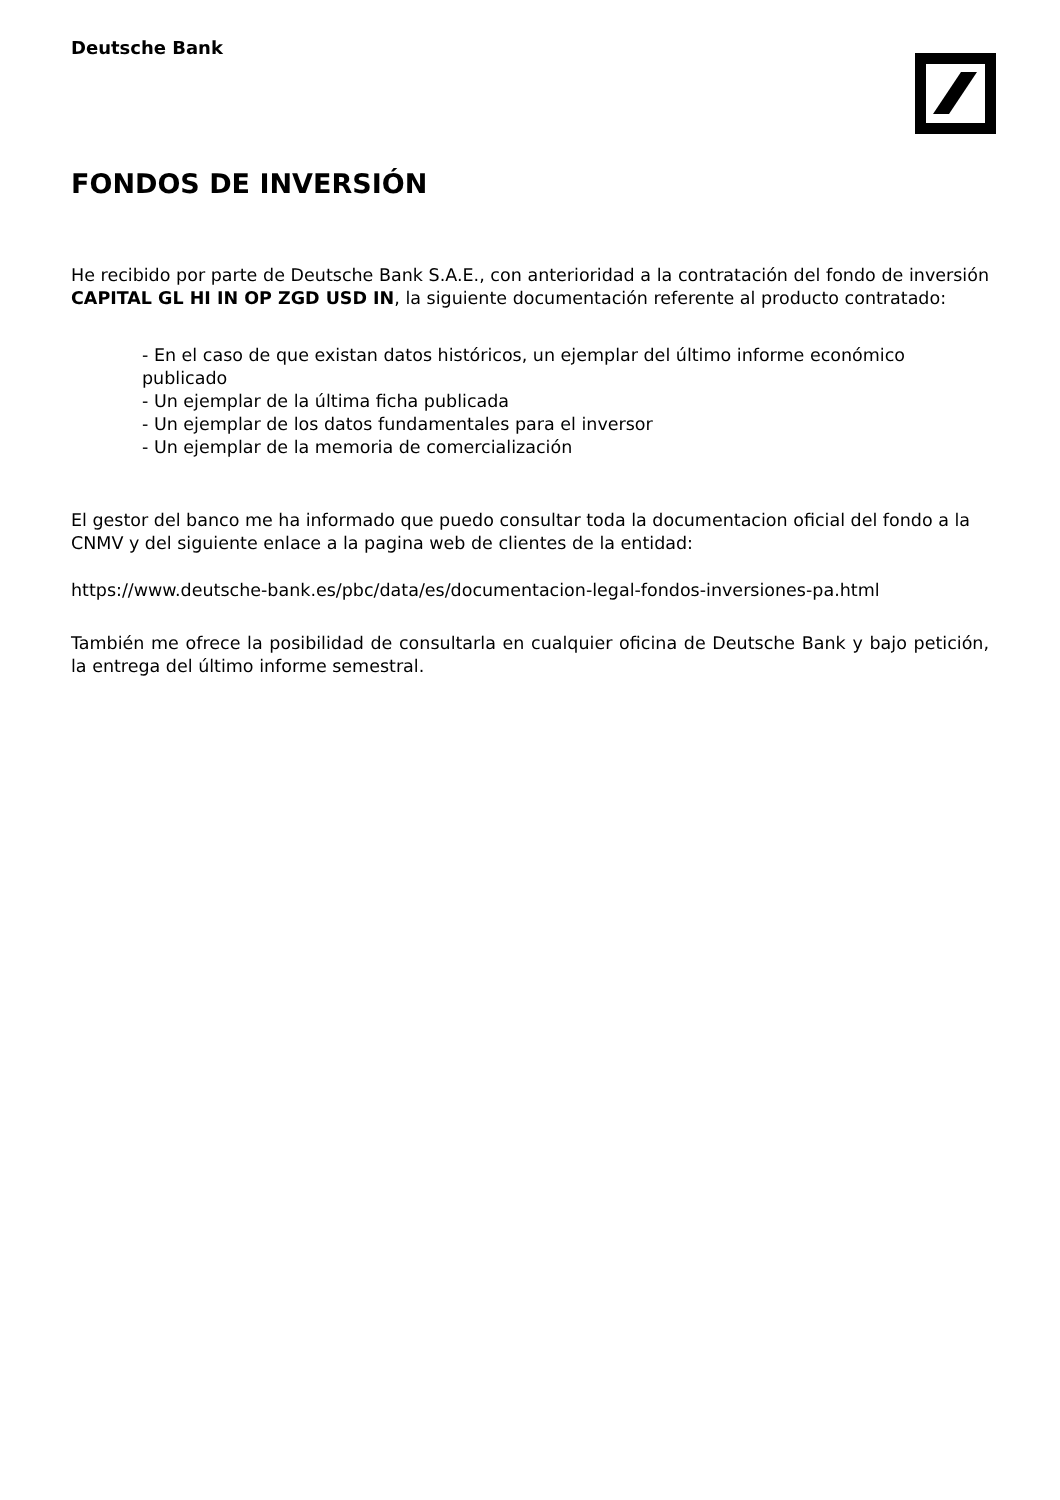Deutsche Bank
FONDOS DE INVERSIÓN
He recibido por parte de Deutsche Bank S.A.E., con anterioridad a la contratación del fondo de inversión CAPITAL GL HI IN OP ZGD USD IN, la siguiente documentación referente al producto contratado:
- En el caso de que existan datos históricos, un ejemplar del último informe económico publicado
- Un ejemplar de la última ficha publicada
- Un ejemplar de los datos fundamentales para el inversor
- Un ejemplar de la memoria de comercialización
El gestor del banco me ha informado que puedo consultar toda la documentacion oficial del fondo a la CNMV y del siguiente enlace a la pagina web de clientes de la entidad:
https://www.deutsche-bank.es/pbc/data/es/documentacion-legal-fondos-inversiones-pa.html
También me ofrece la posibilidad de consultarla en cualquier oficina de Deutsche Bank y bajo petición, la entrega del último informe semestral.